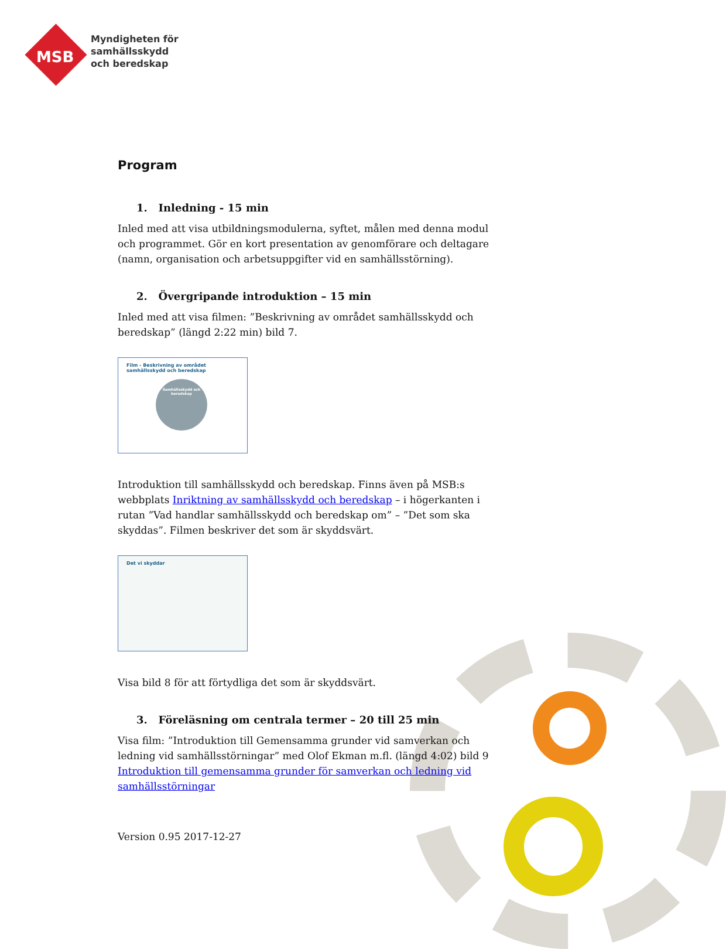MSB
Myndigheten för
samhällsskydd
och beredskap
Program
1. Inledning - 15 min
Inled med att visa utbildningsmodulerna, syftet, målen med denna modul och programmet. Gör en kort presentation av genomförare och deltagare (namn, organisation och arbetsuppgifter vid en samhällsstörning).
2. Övergripande introduktion – 15 min
Inled med att visa filmen: ”Beskrivning av området samhällsskydd och beredskap” (längd 2:22 min) bild 7.
Film - Beskrivning av området samhällsskydd och beredskap
Samhällsskydd och beredskap
Introduktion till samhällsskydd och beredskap. Finns även på MSB:s webbplats Inriktning av samhällsskydd och beredskap – i högerkanten i rutan ”Vad handlar samhällsskydd och beredskap om” – ”Det som ska skyddas”. Filmen beskriver det som är skyddsvärt.
Det vi skyddar
Visa bild 8 för att förtydliga det som är skyddsvärt.
3. Föreläsning om centrala termer – 20 till 25 min
Visa film: ”Introduktion till Gemensamma grunder vid samverkan och ledning vid samhällsstörningar” med Olof Ekman m.fl. (längd 4:02) bild 9 Introduktion till gemensamma grunder för samverkan och ledning vid samhällsstörningar
Version 0.95 2017-12-27